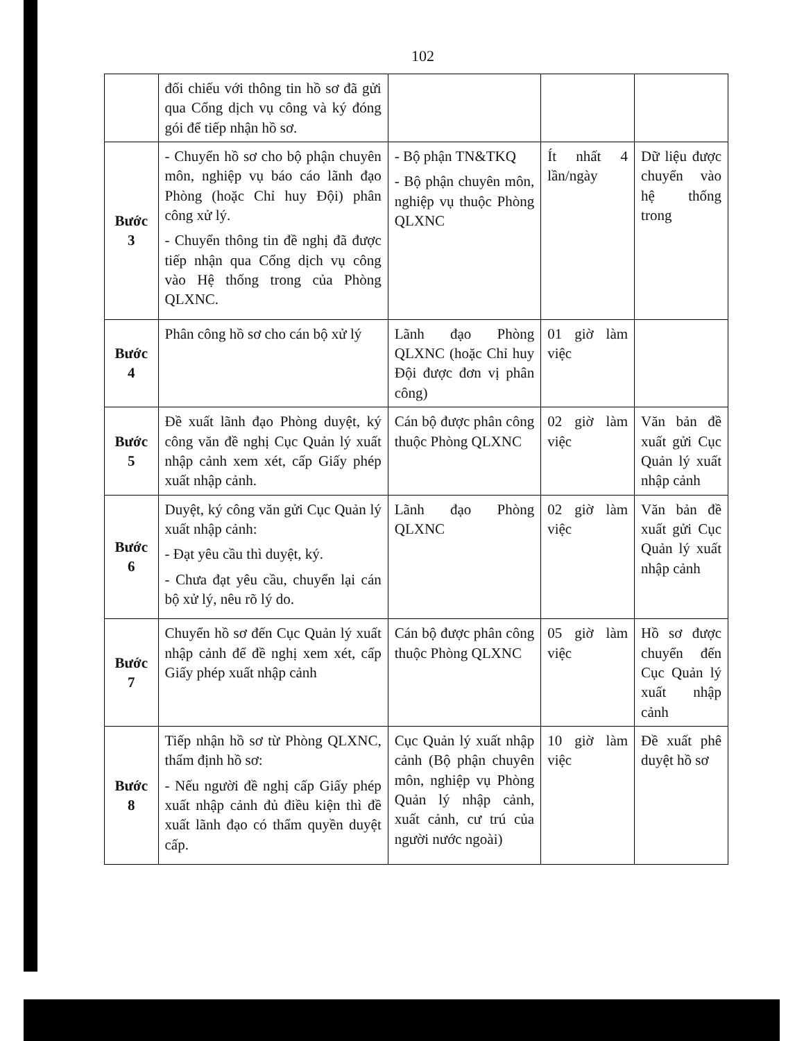102
| | đối chiếu với thông tin hồ sơ đã gửi qua Cổng dịch vụ công và ký đóng gói để tiếp nhận hồ sơ. | | | |
| Bước 3 | - Chuyển hồ sơ cho bộ phận chuyên môn, nghiệp vụ báo cáo lãnh đạo Phòng (hoặc Chỉ huy Đội) phân công xử lý. - Chuyển thông tin đề nghị đã được tiếp nhận qua Cổng dịch vụ công vào Hệ thống trong của Phòng QLXNC. | - Bộ phận TN&TKQ - Bộ phận chuyên môn, nghiệp vụ thuộc Phòng QLXNC | Ít nhất 4 lần/ngày | Dữ liệu được chuyển vào hệ thống trong |
| Bước 4 | Phân công hồ sơ cho cán bộ xử lý | Lãnh đạo Phòng QLXNC (hoặc Chỉ huy Đội được đơn vị phân công) | 01 giờ làm việc | |
| Bước 5 | Đề xuất lãnh đạo Phòng duyệt, ký công văn đề nghị Cục Quản lý xuất nhập cảnh xem xét, cấp Giấy phép xuất nhập cảnh. | Cán bộ được phân công thuộc Phòng QLXNC | 02 giờ làm việc | Văn bản đề xuất gửi Cục Quản lý xuất nhập cảnh |
| Bước 6 | Duyệt, ký công văn gửi Cục Quản lý xuất nhập cảnh: - Đạt yêu cầu thì duyệt, ký. - Chưa đạt yêu cầu, chuyển lại cán bộ xử lý, nêu rõ lý do. | Lãnh đạo Phòng QLXNC | 02 giờ làm việc | Văn bản đề xuất gửi Cục Quản lý xuất nhập cảnh |
| Bước 7 | Chuyển hồ sơ đến Cục Quản lý xuất nhập cảnh để đề nghị xem xét, cấp Giấy phép xuất nhập cảnh | Cán bộ được phân công thuộc Phòng QLXNC | 05 giờ làm việc | Hồ sơ được chuyển đến Cục Quản lý xuất nhập cảnh |
| Bước 8 | Tiếp nhận hồ sơ từ Phòng QLXNC, thẩm định hồ sơ: - Nếu người đề nghị cấp Giấy phép xuất nhập cảnh đủ điều kiện thì đề xuất lãnh đạo có thẩm quyền duyệt cấp. | Cục Quản lý xuất nhập cảnh (Bộ phận chuyên môn, nghiệp vụ Phòng Quản lý nhập cảnh, xuất cảnh, cư trú của người nước ngoài) | 10 giờ làm việc | Đề xuất phê duyệt hồ sơ |